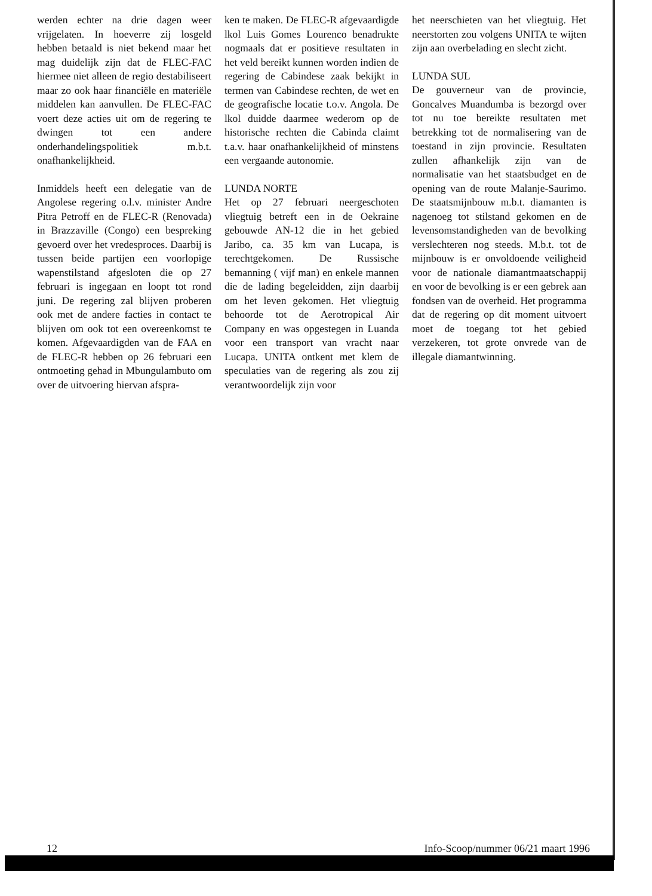werden echter na drie dagen weer vrijgelaten. In hoeverre zij losgeld hebben betaald is niet bekend maar het mag duidelijk zijn dat de FLEC-FAC hiermee niet alleen de regio destabiliseert maar zo ook haar financiële en materiële middelen kan aanvullen. De FLEC-FAC voert deze acties uit om de regering te dwingen tot een andere onderhandelingspolitiek m.b.t. onafhankelijkheid.
Inmiddels heeft een delegatie van de Angolese regering o.l.v. minister Andre Pitra Petroff en de FLEC-R (Renovada) in Brazzaville (Congo) een bespreking gevoerd over het vredesproces. Daarbij is tussen beide partijen een voorlopige wapenstilstand afgesloten die op 27 februari is ingegaan en loopt tot rond juni. De regering zal blijven proberen ook met de andere facties in contact te blijven om ook tot een overeenkomst te komen. Afgevaardigden van de FAA en de FLEC-R hebben op 26 februari een ontmoeting gehad in Mbungulambuto om over de uitvoering hiervan afspra-
ken te maken. De FLEC-R afgevaardigde lkol Luis Gomes Lourenco benadrukte nogmaals dat er positieve resultaten in het veld bereikt kunnen worden indien de regering de Cabindese zaak bekijkt in termen van Cabindese rechten, de wet en de geografische locatie t.o.v. Angola. De lkol duidde daarmee wederom op de historische rechten die Cabinda claimt t.a.v. haar onafhankelijkheid of minstens een vergaande autonomie.
LUNDA NORTE
Het op 27 februari neergeschoten vliegtuig betreft een in de Oekraine gebouwde AN-12 die in het gebied Jaribo, ca. 35 km van Lucapa, is terechtgekomen. De Russische bemanning ( vijf man) en enkele mannen die de lading begeleidden, zijn daarbij om het leven gekomen. Het vliegtuig behoorde tot de Aerotropical Air Company en was opgestegen in Luanda voor een transport van vracht naar Lucapa. UNITA ontkent met klem de speculaties van de regering als zou zij verantwoordelijk zijn voor
het neerschieten van het vliegtuig. Het neerstorten zou volgens UNITA te wijten zijn aan overbelading en slecht zicht.
LUNDA SUL
De gouverneur van de provincie, Goncalves Muandumba is bezorgd over tot nu toe bereikte resultaten met betrekking tot de normalisering van de toestand in zijn provincie. Resultaten zullen afhankelijk zijn van de normalisatie van het staatsbudget en de opening van de route Malanje-Saurimo. De staatsmijnbouw m.b.t. diamanten is nagenoeg tot stilstand gekomen en de levensomstandigheden van de bevolking verslechteren nog steeds. M.b.t. tot de mijnbouw is er onvoldoende veiligheid voor de nationale diamantmaatschappij en voor de bevolking is er een gebrek aan fondsen van de overheid. Het programma dat de regering op dit moment uitvoert moet de toegang tot het gebied verzekeren, tot grote onvrede van de illegale diamantwinning.
12 Info-Scoop/nummer 06/21 maart 1996